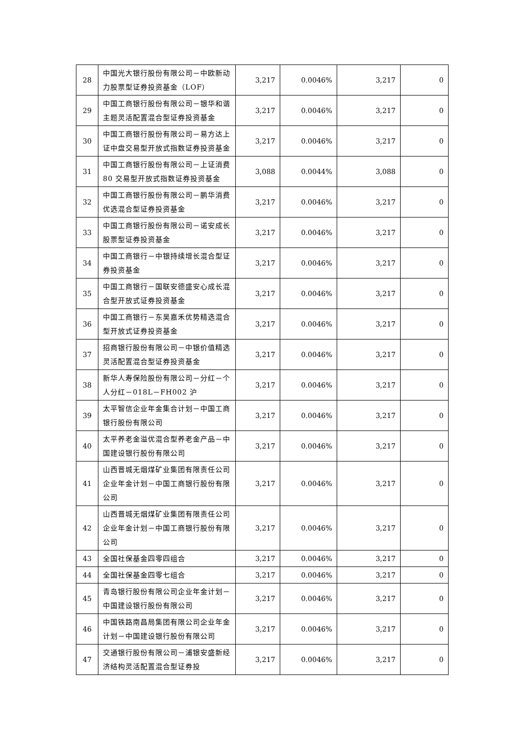| 28 | 中国光大银行股份有限公司－中欧新动力股票型证券投资基金（LOF） | 3,217 | 0.0046% | 3,217 | 0 |
| 29 | 中国工商银行股份有限公司－银华和谐主题灵活配置混合型证券投资基金 | 3,217 | 0.0046% | 3,217 | 0 |
| 30 | 中国工商银行股份有限公司－易方达上证中盘交易型开放式指数证券投资基金 | 3,217 | 0.0046% | 3,217 | 0 |
| 31 | 中国工商银行股份有限公司－上证消费 80 交易型开放式指数证券投资基金 | 3,088 | 0.0044% | 3,088 | 0 |
| 32 | 中国工商银行股份有限公司－鹏华消费优选混合型证券投资基金 | 3,217 | 0.0046% | 3,217 | 0 |
| 33 | 中国工商银行股份有限公司－诺安成长股票型证券投资基金 | 3,217 | 0.0046% | 3,217 | 0 |
| 34 | 中国工商银行－中银持续增长混合型证券投资基金 | 3,217 | 0.0046% | 3,217 | 0 |
| 35 | 中国工商银行－国联安德盛安心成长混合型开放式证券投资基金 | 3,217 | 0.0046% | 3,217 | 0 |
| 36 | 中国工商银行－东吴嘉禾优势精选混合型开放式证券投资基金 | 3,217 | 0.0046% | 3,217 | 0 |
| 37 | 招商银行股份有限公司－中银价值精选灵活配置混合型证券投资基金 | 3,217 | 0.0046% | 3,217 | 0 |
| 38 | 新华人寿保险股份有限公司－分红－个人分红－018L－FH002 沪 | 3,217 | 0.0046% | 3,217 | 0 |
| 39 | 太平智信企业年金集合计划－中国工商银行股份有限公司 | 3,217 | 0.0046% | 3,217 | 0 |
| 40 | 太平养老金溢优混合型养老金产品－中国建设银行股份有限公司 | 3,217 | 0.0046% | 3,217 | 0 |
| 41 | 山西晋城无烟煤矿业集团有限责任公司企业年金计划－中国工商银行股份有限公司 | 3,217 | 0.0046% | 3,217 | 0 |
| 42 | 山西晋城无烟煤矿业集团有限责任公司企业年金计划－中国工商银行股份有限公司 | 3,217 | 0.0046% | 3,217 | 0 |
| 43 | 全国社保基金四零四组合 | 3,217 | 0.0046% | 3,217 | 0 |
| 44 | 全国社保基金四零七组合 | 3,217 | 0.0046% | 3,217 | 0 |
| 45 | 青岛银行股份有限公司企业年金计划－中国建设银行股份有限公司 | 3,217 | 0.0046% | 3,217 | 0 |
| 46 | 中国铁路南昌局集团有限公司企业年金计划－中国建设银行股份有限公司 | 3,217 | 0.0046% | 3,217 | 0 |
| 47 | 交通银行股份有限公司－浦银安盛新经济结构灵活配置混合型证券投 | 3,217 | 0.0046% | 3,217 | 0 |